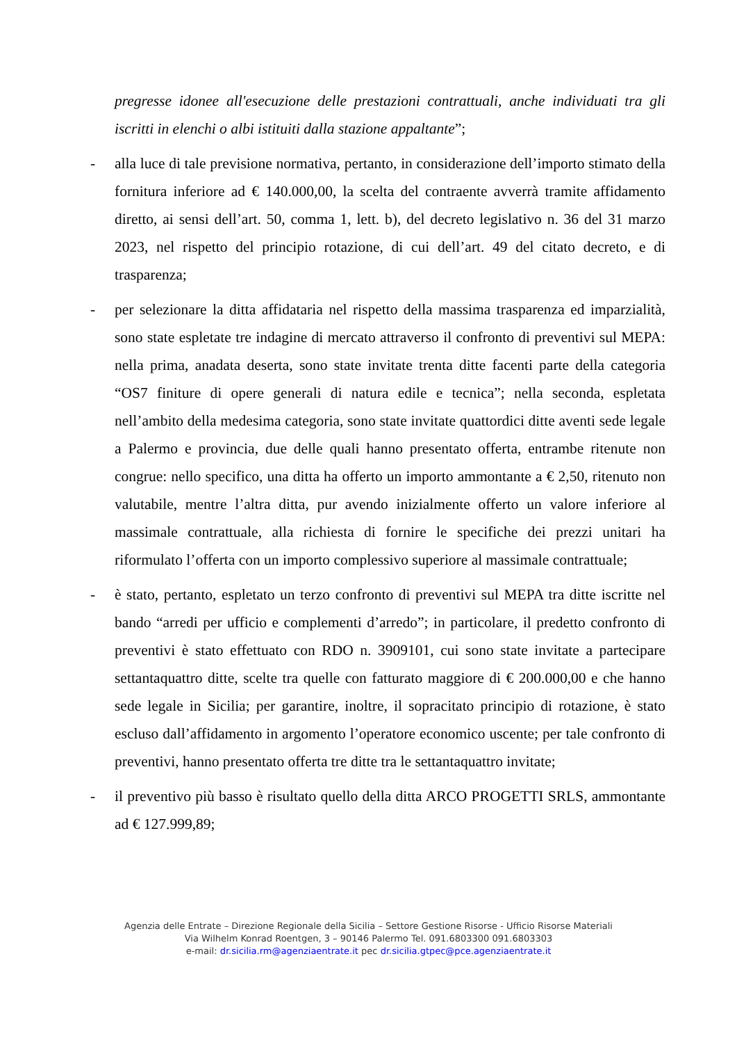pregresse idonee all'esecuzione delle prestazioni contrattuali, anche individuati tra gli iscritti in elenchi o albi istituiti dalla stazione appaltante”;
- alla luce di tale previsione normativa, pertanto, in considerazione dell’importo stimato della fornitura inferiore ad € 140.000,00, la scelta del contraente avverrà tramite affidamento diretto, ai sensi dell’art. 50, comma 1, lett. b), del decreto legislativo n. 36 del 31 marzo 2023, nel rispetto del principio rotazione, di cui dell’art. 49 del citato decreto, e di trasparenza;
- per selezionare la ditta affidataria nel rispetto della massima trasparenza ed imparzialità, sono state espletate tre indagine di mercato attraverso il confronto di preventivi sul MEPA: nella prima, anadata deserta, sono state invitate trenta ditte facenti parte della categoria “OS7 finiture di opere generali di natura edile e tecnica”; nella seconda, espletata nell’ambito della medesima categoria, sono state invitate quattordici ditte aventi sede legale a Palermo e provincia, due delle quali hanno presentato offerta, entrambe ritenute non congrue: nello specifico, una ditta ha offerto un importo ammontante a € 2,50, ritenuto non valutabile, mentre l’altra ditta, pur avendo inizialmente offerto un valore inferiore al massimale contrattuale, alla richiesta di fornire le specifiche dei prezzi unitari ha riformulato l’offerta con un importo complessivo superiore al massimale contrattuale;
- è stato, pertanto, espletato un terzo confronto di preventivi sul MEPA tra ditte iscritte nel bando “arredi per ufficio e complementi d’arredo”; in particolare, il predetto confronto di preventivi è stato effettuato con RDO n. 3909101, cui sono state invitate a partecipare settantaquattro ditte, scelte tra quelle con fatturato maggiore di € 200.000,00 e che hanno sede legale in Sicilia; per garantire, inoltre, il sopracitato principio di rotazione, è stato escluso dall’affidamento in argomento l’operatore economico uscente; per tale confronto di preventivi, hanno presentato offerta tre ditte tra le settantaquattro invitate;
- il preventivo più basso è risultato quello della ditta ARCO PROGETTI SRLS, ammontante ad € 127.999,89;
Agenzia delle Entrate – Direzione Regionale della Sicilia – Settore Gestione Risorse - Ufficio Risorse Materiali
Via Wilhelm Konrad Roentgen, 3 – 90146 Palermo Tel. 091.6803300 091.6803303
e-mail: dr.sicilia.rm@agenziaentrate.it pec dr.sicilia.gtpec@pce.agenziaentrate.it